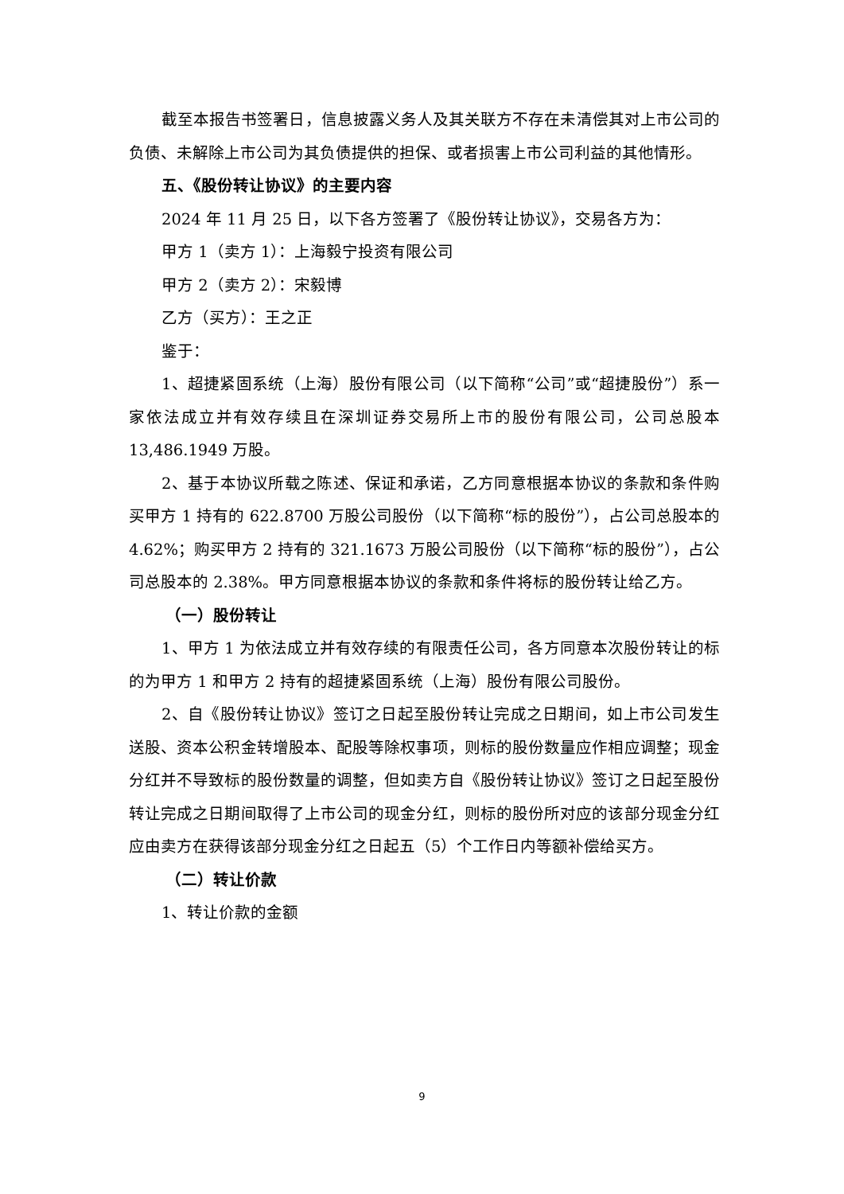截至本报告书签署日，信息披露义务人及其关联方不存在未清偿其对上市公司的负债、未解除上市公司为其负债提供的担保、或者损害上市公司利益的其他情形。
五、《股份转让协议》的主要内容
2024 年 11 月 25 日，以下各方签署了《股份转让协议》，交易各方为：
甲方 1（卖方 1）：上海毅宁投资有限公司
甲方 2（卖方 2）：宋毅博
乙方（买方）：王之正
鉴于：
1、超捷紧固系统（上海）股份有限公司（以下简称“公司”或“超捷股份”）系一家依法成立并有效存续且在深圳证券交易所上市的股份有限公司，公司总股本 13,486.1949 万股。
2、基于本协议所载之陈述、保证和承诺，乙方同意根据本协议的条款和条件购买甲方 1 持有的 622.8700 万股公司股份（以下简称“标的股份”），占公司总股本的 4.62%；购买甲方 2 持有的 321.1673 万股公司股份（以下简称“标的股份”），占公司总股本的 2.38%。甲方同意根据本协议的条款和条件将标的股份转让给乙方。
（一）股份转让
1、甲方 1 为依法成立并有效存续的有限责任公司，各方同意本次股份转让的标的为甲方 1 和甲方 2 持有的超捷紧固系统（上海）股份有限公司股份。
2、自《股份转让协议》签订之日起至股份转让完成之日期间，如上市公司发生送股、资本公积金转增股本、配股等除权事项，则标的股份数量应作相应调整；现金分红并不导致标的股份数量的调整，但如卖方自《股份转让协议》签订之日起至股份转让完成之日期间取得了上市公司的现金分红，则标的股份所对应的该部分现金分红应由卖方在获得该部分现金分红之日起五（5）个工作日内等额补偿给买方。
（二）转让价款
1、转让价款的金额
9